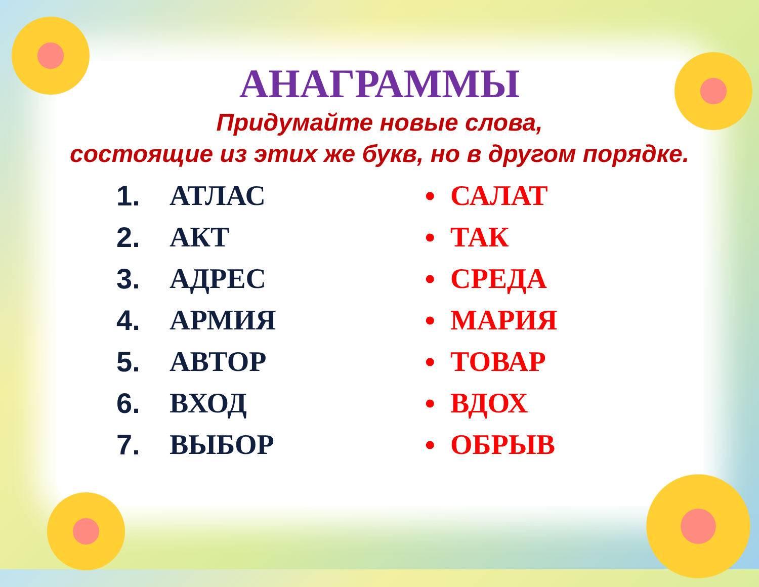АНАГРАММЫ
Придумайте новые слова,
состоящие из этих же букв, но в другом порядке.
1. АТЛАС
2. АКТ
3. АДРЕС
4. АРМИЯ
5. АВТОР
6. ВХОД
7. ВЫБОР
• САЛАТ
• ТАК
• СРЕДА
• МАРИЯ
• ТОВАР
• ВДОХ
• ОБРЫВ